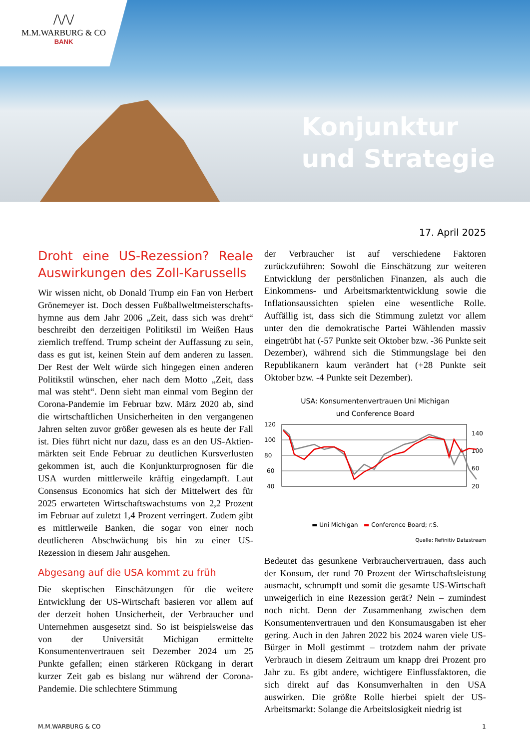/\/\/
M.M.WARBURG & CO
BANK
Konjunktur
und Strategie
17. April 2025
Droht eine US-Rezession? Reale Auswirkungen des Zoll-Karussells
Wir wissen nicht, ob Donald Trump ein Fan von Herbert Grönemeyer ist. Doch dessen Fußballweltmeisterschafts­hymne aus dem Jahr 2006 „Zeit, dass sich was dreht“ beschreibt den derzeitigen Politikstil im Weißen Haus ziemlich treffend. Trump scheint der Auffassung zu sein, dass es gut ist, keinen Stein auf dem anderen zu lassen. Der Rest der Welt würde sich hingegen einen anderen Politikstil wünschen, eher nach dem Motto „Zeit, dass mal was steht“. Denn sieht man einmal vom Beginn der Corona-Pandemie im Februar bzw. März 2020 ab, sind die wirtschaftlichen Unsicherheiten in den vergangenen Jahren selten zuvor größer gewesen als es heute der Fall ist. Dies führt nicht nur dazu, dass es an den US-Aktien­märkten seit Ende Februar zu deutlichen Kursverlusten gekommen ist, auch die Konjunkturprognosen für die USA wurden mittlerweile kräftig eingedampft. Laut Consensus Economics hat sich der Mittelwert des für 2025 erwarteten Wirtschaftswachstums von 2,2 Prozent im Februar auf zuletzt 1,4 Prozent verringert. Zudem gibt es mittlerweile Banken, die sogar von einer noch deutlicheren Abschwächung bis hin zu einer US-Rezession in diesem Jahr ausgehen.
Abgesang auf die USA kommt zu früh
Die skeptischen Einschätzungen für die weitere Entwicklung der US-Wirtschaft basieren vor allem auf der derzeit hohen Unsicherheit, der Verbraucher und Unternehmen ausgesetzt sind. So ist beispielsweise das von der Universität Michigan ermittelte Konsumentenvertrauen seit Dezember 2024 um 25 Punkte gefallen; einen stärkeren Rückgang in derart kurzer Zeit gab es bislang nur während der Corona-Pandemie. Die schlechtere Stimmung
der Verbraucher ist auf verschiedene Faktoren zurückzuführen: Sowohl die Einschätzung zur weiteren Entwicklung der persönlichen Finanzen, als auch die Einkommens- und Arbeitsmarktentwicklung sowie die Inflationsaussichten spielen eine wesentliche Rolle. Auffällig ist, dass sich die Stimmung zuletzt vor allem unter den die demokratische Partei Wählenden massiv eingetrübt hat (-57 Punkte seit Oktober bzw. -36 Punkte seit Dezember), während sich die Stimmungslage bei den Republikanern kaum verändert hat (+28 Punkte seit Oktober bzw. -4 Punkte seit Dezember).
USA: Konsumentenvertrauen Uni Michigan
und Conference Board
120
100
80
60
40
140
100
60
20
▬ Uni Michigan ▬ Conference Board; r.S.
Quelle: Refinitiv Datastream
Bedeutet das gesunkene Verbrauchervertrauen, dass auch der Konsum, der rund 70 Prozent der Wirtschaftsleistung ausmacht, schrumpft und somit die gesamte US-Wirtschaft unweigerlich in eine Rezession gerät? Nein – zumindest noch nicht. Denn der Zusammenhang zwischen dem Konsumentenvertrauen und den Konsumausgaben ist eher gering. Auch in den Jahren 2022 bis 2024 waren viele US-Bürger in Moll gestimmt – trotzdem nahm der private Verbrauch in diesem Zeitraum um knapp drei Prozent pro Jahr zu. Es gibt andere, wichtigere Einflussfaktoren, die sich direkt auf das Konsumverhalten in den USA auswirken. Die größte Rolle hierbei spielt der US-Arbeitsmarkt: Solange die Arbeitslosigkeit niedrig ist
M.M.WARBURG & CO 1